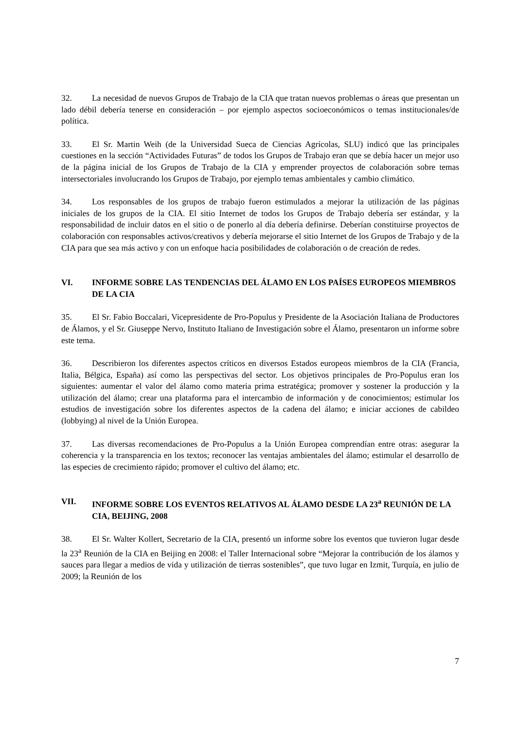32. La necesidad de nuevos Grupos de Trabajo de la CIA que tratan nuevos problemas o áreas que presentan un lado débil debería tenerse en consideración – por ejemplo aspectos socioeconómicos o temas institucionales/de política.
33. El Sr. Martin Weih (de la Universidad Sueca de Ciencias Agrícolas, SLU) indicó que las principales cuestiones en la sección “Actividades Futuras” de todos los Grupos de Trabajo eran que se debía hacer un mejor uso de la página inicial de los Grupos de Trabajo de la CIA y emprender proyectos de colaboración sobre temas intersectoriales involucrando los Grupos de Trabajo, por ejemplo temas ambientales y cambio climático.
34. Los responsables de los grupos de trabajo fueron estimulados a mejorar la utilización de las páginas iniciales de los grupos de la CIA. El sitio Internet de todos los Grupos de Trabajo debería ser estándar, y la responsabilidad de incluir datos en el sitio o de ponerlo al día debería definirse. Deberían constituirse proyectos de colaboración con responsables activos/creativos y debería mejorarse el sitio Internet de los Grupos de Trabajo y de la CIA para que sea más activo y con un enfoque hacia posibilidades de colaboración o de creación de redes.
VI. INFORME SOBRE LAS TENDENCIAS DEL ÁLAMO EN LOS PAÍSES EUROPEOS MIEMBROS DE LA CIA
35. El Sr. Fabio Boccalari, Vicepresidente de Pro-Populus y Presidente de la Asociación Italiana de Productores de Álamos, y el Sr. Giuseppe Nervo, Instituto Italiano de Investigación sobre el Álamo, presentaron un informe sobre este tema.
36. Describieron los diferentes aspectos críticos en diversos Estados europeos miembros de la CIA (Francia, Italia, Bélgica, España) así como las perspectivas del sector. Los objetivos principales de Pro-Populus eran los siguientes: aumentar el valor del álamo como materia prima estratégica; promover y sostener la producción y la utilización del álamo; crear una plataforma para el intercambio de información y de conocimientos; estimular los estudios de investigación sobre los diferentes aspectos de la cadena del álamo; e iniciar acciones de cabildeo (lobbying) al nivel de la Unión Europea.
37. Las diversas recomendaciones de Pro-Populus a la Unión Europea comprendían entre otras: asegurar la coherencia y la transparencia en los textos; reconocer las ventajas ambientales del álamo; estimular el desarrollo de las especies de crecimiento rápido; promover el cultivo del álamo; etc.
VII. INFORME SOBRE LOS EVENTOS RELATIVOS AL ÁLAMO DESDE LA 23<sup>a</sup> REUNIÓN DE LA CIA, BEIJING, 2008
38. El Sr. Walter Kollert, Secretario de la CIA, presentó un informe sobre los eventos que tuvieron lugar desde la 23<sup>a</sup> Reunión de la CIA en Beijing en 2008: el Taller Internacional sobre “Mejorar la contribución de los álamos y sauces para llegar a medios de vida y utilización de tierras sostenibles”, que tuvo lugar en Izmit, Turquía, en julio de 2009; la Reunión de los
7